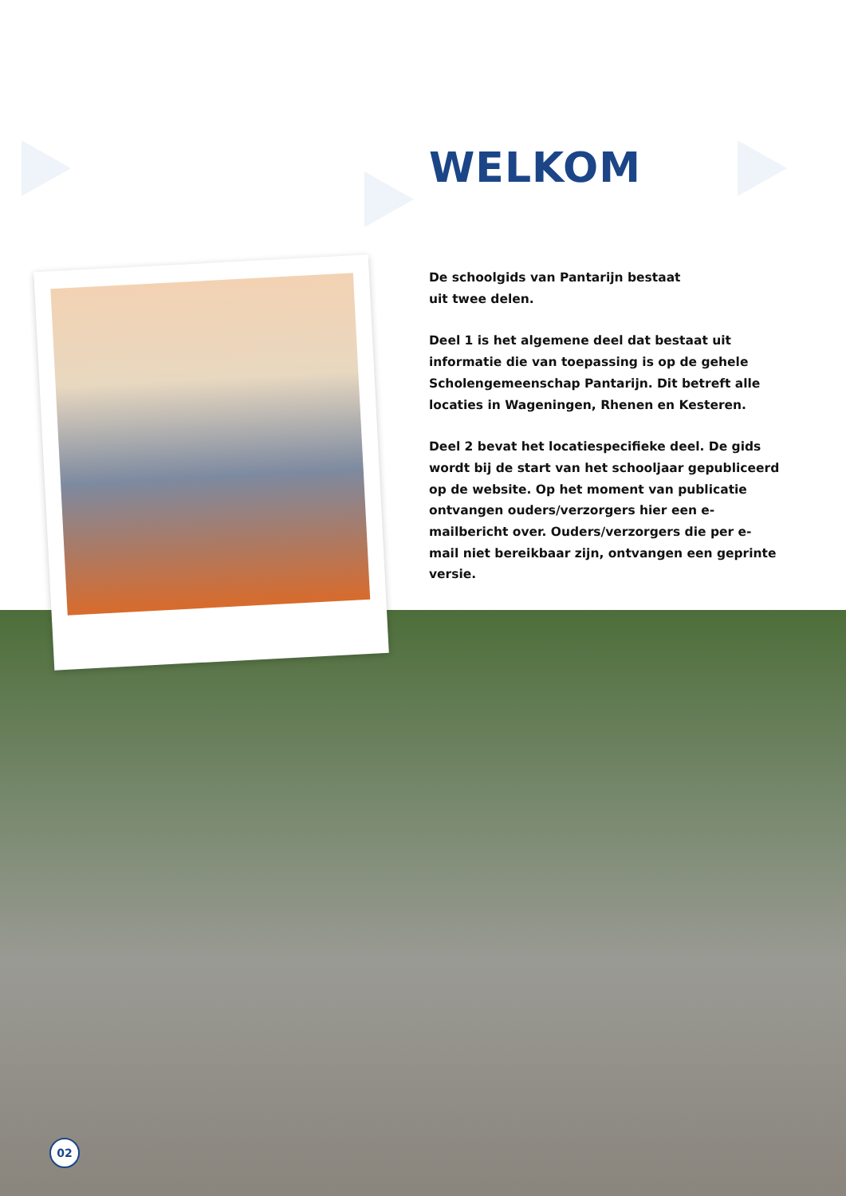WELKOM
De schoolgids van Pantarijn bestaat
uit twee delen.
Deel 1 is het algemene deel dat bestaat uit informatie die van toepassing is op de gehele Scholengemeenschap Pantarijn. Dit betreft alle locaties in Wageningen, Rhenen en Kesteren.
Deel 2 bevat het locatiespecifieke deel. De gids wordt bij de start van het schooljaar gepubliceerd op de website. Op het moment van publicatie ontvangen ouders/verzorgers hier een e-mailbericht over. Ouders/verzorgers die per e-mail niet bereikbaar zijn, ontvangen een geprinte versie.
02